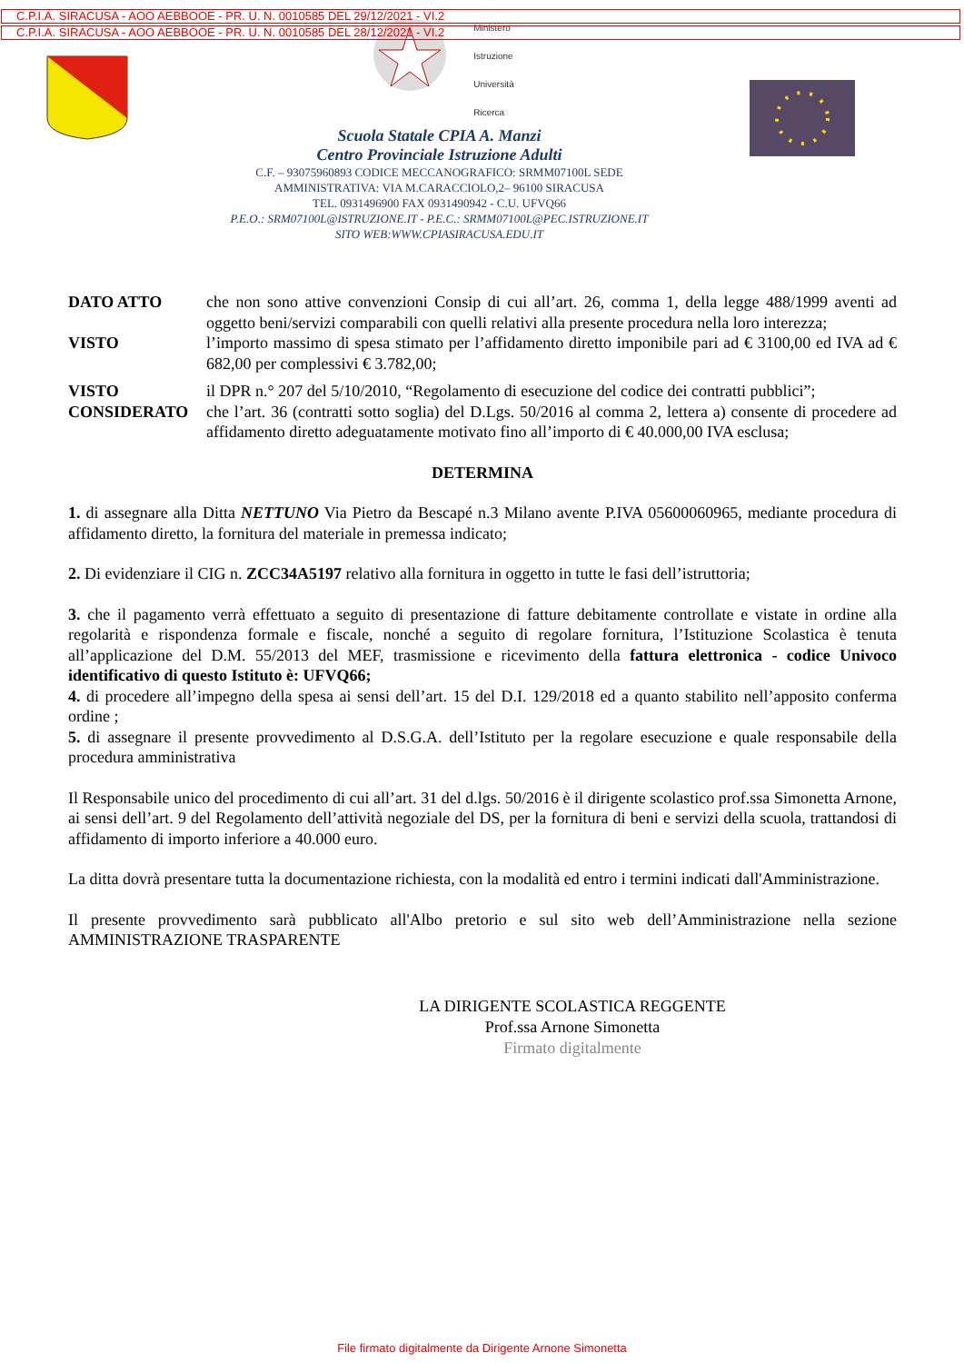C.P.I.A. SIRACUSA - AOO AEBBOOE - PR. U. N. 0010585 DEL 29/12/2021 - VI.2
C.P.I.A. SIRACUSA - AOO AEBBOOE - PR. U. N. 0010585 DEL 28/12/2021 - VI.2
Ministero
Istruzione
Università
Ricerca
Scuola Statale CPIA A. Manzi
Centro Provinciale Istruzione Adulti
C.F. – 93075960893 CODICE MECCANOGRAFICO: SRMM07100L SEDE
AMMINISTRATIVA: VIA M.CARACCIOLO,2– 96100 SIRACUSA
TEL. 0931496900 FAX 0931490942 - C.U. UFVQ66
P.E.O.: SRM07100L@ISTRUZIONE.IT - P.E.C.: SRMM07100L@PEC.ISTRUZIONE.IT
SITO WEB:WWW.CPIASIRACUSA.EDU.IT
DATO ATTO che non sono attive convenzioni Consip di cui all’art. 26, comma 1, della legge 488/1999 aventi ad oggetto beni/servizi comparabili con quelli relativi alla presente procedura nella loro interezza;
VISTO l’importo massimo di spesa stimato per l’affidamento diretto imponibile pari ad € 3100,00 ed IVA ad € 682,00 per complessivi € 3.782,00;
VISTO il DPR n.° 207 del 5/10/2010, “Regolamento di esecuzione del codice dei contratti pubblici”;
CONSIDERATO che l’art. 36 (contratti sotto soglia) del D.Lgs. 50/2016 al comma 2, lettera a) consente di procedere ad affidamento diretto adeguatamente motivato fino all’importo di € 40.000,00 IVA esclusa;
DETERMINA
1. di assegnare alla Ditta NETTUNO Via Pietro da Bescapé n.3 Milano avente P.IVA 05600060965, mediante procedura di affidamento diretto, la fornitura del materiale in premessa indicato;
2. Di evidenziare il CIG n. ZCC34A5197 relativo alla fornitura in oggetto in tutte le fasi dell’istruttoria;
3. che il pagamento verrà effettuato a seguito di presentazione di fatture debitamente controllate e vistate in ordine alla regolarità e rispondenza formale e fiscale, nonché a seguito di regolare fornitura, l’Istituzione Scolastica è tenuta all’applicazione del D.M. 55/2013 del MEF, trasmissione e ricevimento della fattura elettronica - codice Univoco identificativo di questo Istituto è: UFVQ66;
4. di procedere all’impegno della spesa ai sensi dell’art. 15 del D.I. 129/2018 ed a quanto stabilito nell’apposito conferma ordine ;
5. di assegnare il presente provvedimento al D.S.G.A. dell’Istituto per la regolare esecuzione e quale responsabile della procedura amministrativa
Il Responsabile unico del procedimento di cui all’art. 31 del d.lgs. 50/2016 è il dirigente scolastico prof.ssa Simonetta Arnone, ai sensi dell’art. 9 del Regolamento dell’attività negoziale del DS, per la fornitura di beni e servizi della scuola, trattandosi di affidamento di importo inferiore a 40.000 euro.
La ditta dovrà presentare tutta la documentazione richiesta, con la modalità ed entro i termini indicati dall'Amministrazione.
Il presente provvedimento sarà pubblicato all'Albo pretorio e sul sito web dell’Amministrazione nella sezione AMMINISTRAZIONE TRASPARENTE
LA DIRIGENTE SCOLASTICA REGGENTE
Prof.ssa Arnone Simonetta
Firmato digitalmente
File firmato digitalmente da Dirigente Arnone Simonetta